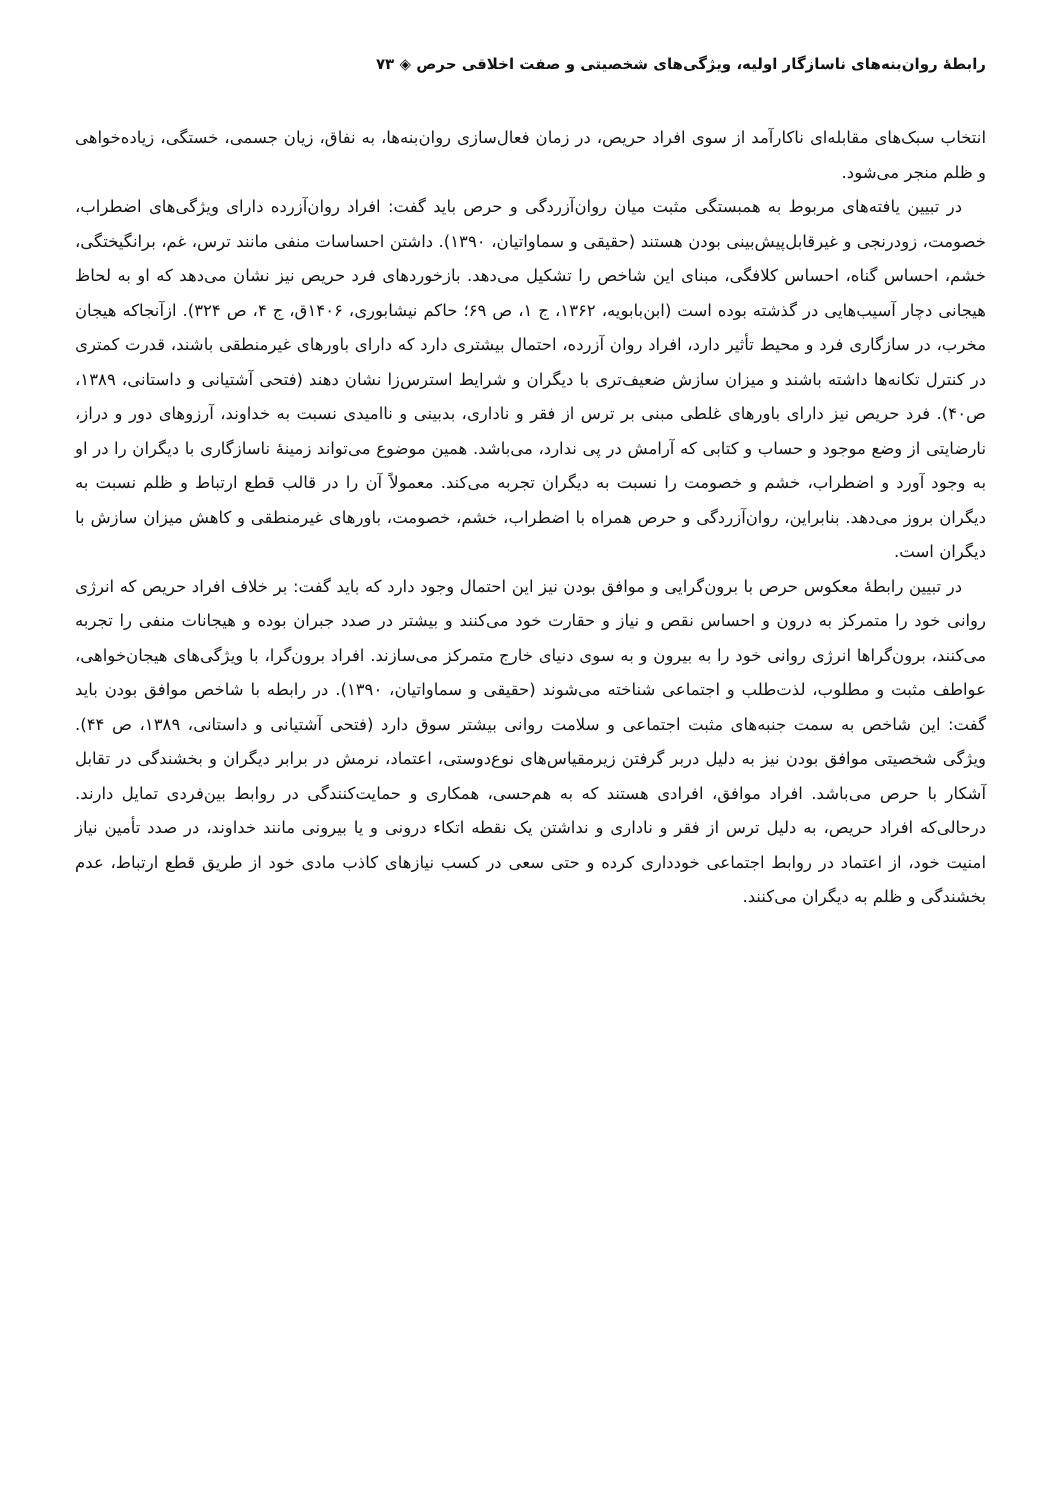رابطهٔ روان‌بنه‌های ناسازگار اولیه، ویژگی‌های شخصیتی و صفت اخلاقی حرص ◈ ۷۳
انتخاب سبک‌های مقابله‌ای ناکارآمد از سوی افراد حریص، در زمان فعال‌سازی روان‌بنه‌ها، به نفاق، زیان جسمی، خستگی، زیاده‌خواهی و ظلم منجر می‌شود.
در تبیین یافته‌های مربوط به همبستگی مثبت میان روان‌آزردگی و حرص باید گفت: افراد روان‌آزرده دارای ویژگی‌های اضطراب، خصومت، زودرنجی و غیرقابل‌پیش‌بینی بودن هستند (حقیقی و سماواتیان، ۱۳۹۰). داشتن احساسات منفی مانند ترس، غم، برانگیختگی، خشم، احساس گناه، احساس کلافگی، مبنای این شاخص را تشکیل می‌دهد. بازخوردهای فرد حریص نیز نشان می‌دهد که او به لحاظ هیجانی دچار آسیب‌هایی در گذشته بوده است (ابن‌بابویه، ۱۳۶۲، ج ۱، ص ۶۹؛ حاکم نیشابوری، ۱۴۰۶ق، ج ۴، ص ۳۲۴). ازآنجاکه هیجان مخرب، در سازگاری فرد و محیط تأثیر دارد، افراد روان آزرده، احتمال بیشتری دارد که دارای باورهای غیرمنطقی باشند، قدرت کمتری در کنترل تکانه‌ها داشته باشند و میزان سازش ضعیف‌تری با دیگران و شرایط استرس‌زا نشان دهند (فتحی آشتیانی و داستانی، ۱۳۸۹، ص۴۰). فرد حریص نیز دارای باورهای غلطی مبنی بر ترس از فقر و ناداری، بدبینی و ناامیدی نسبت به خداوند، آرزوهای دور و دراز، نارضایتی از وضع موجود و حساب و کتابی که آرامش در پی ندارد، می‌باشد. همین موضوع می‌تواند زمینهٔ ناسازگاری با دیگران را در او به وجود آورد و اضطراب، خشم و خصومت را نسبت به دیگران تجربه می‌کند. معمولاً آن را در قالب قطع ارتباط و ظلم نسبت به دیگران بروز می‌دهد. بنابراین، روان‌آزردگی و حرص همراه با اضطراب، خشم، خصومت، باورهای غیرمنطقی و کاهش میزان سازش با دیگران است.
در تبیین رابطهٔ معکوس حرص با برون‌گرایی و موافق بودن نیز این احتمال وجود دارد که باید گفت: بر خلاف افراد حریص که انرژی روانی خود را متمرکز به درون و احساس نقص و نیاز و حقارت خود می‌کنند و بیشتر در صدد جبران بوده و هیجانات منفی را تجربه می‌کنند، برون‌گراها انرژی روانی خود را به بیرون و به سوی دنیای خارج متمرکز می‌سازند. افراد برون‌گرا، با ویژگی‌های هیجان‌خواهی، عواطف مثبت و مطلوب، لذت‌طلب و اجتماعی شناخته می‌شوند (حقیقی و سماواتیان، ۱۳۹۰). در رابطه با شاخص موافق بودن باید گفت: این شاخص به سمت جنبه‌های مثبت اجتماعی و سلامت روانی بیشتر سوق دارد (فتحی آشتیانی و داستانی، ۱۳۸۹، ص ۴۴). ویژگی شخصیتی موافق بودن نیز به دلیل دربر گرفتن زیرمقیاس‌های نوع‌دوستی، اعتماد، نرمش در برابر دیگران و بخشندگی در تقابل آشکار با حرص می‌باشد. افراد موافق، افرادی هستند که به هم‌حسی، همکاری و حمایت‌کنندگی در روابط بین‌فردی تمایل دارند. درحالی‌که افراد حریص، به دلیل ترس از فقر و ناداری و نداشتن یک نقطه اتکاء درونی و یا بیرونی مانند خداوند، در صدد تأمین نیاز امنیت خود، از اعتماد در روابط اجتماعی خودداری کرده و حتی سعی در کسب نیازهای کاذب مادی خود از طریق قطع ارتباط، عدم بخشندگی و ظلم به دیگران می‌کنند.